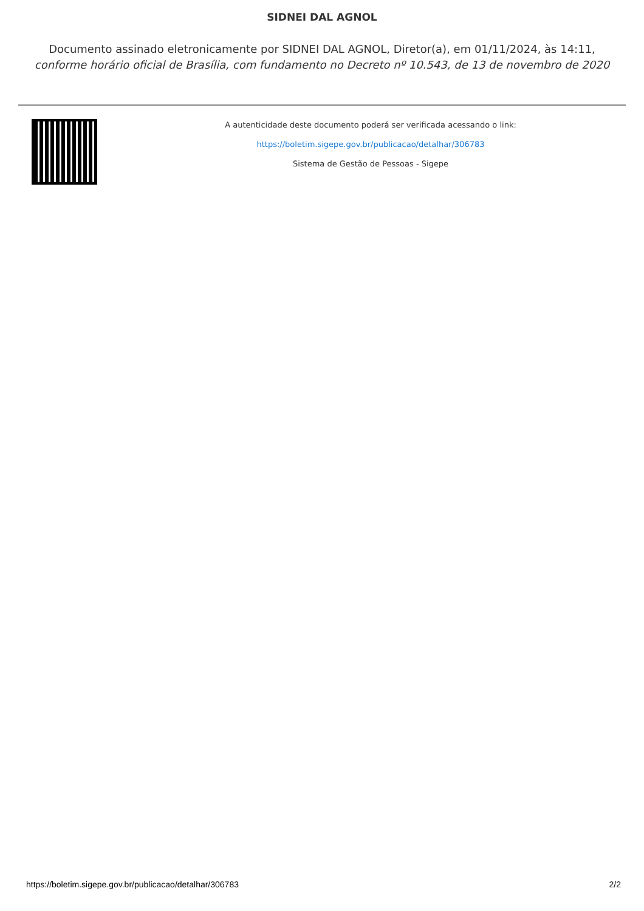SIDNEI DAL AGNOL
Documento assinado eletronicamente por SIDNEI DAL AGNOL, Diretor(a), em 01/11/2024, às 14:11,
conforme horário oficial de Brasília, com fundamento no Decreto nº 10.543, de 13 de novembro de 2020
A autenticidade deste documento poderá ser verificada acessando o link:
https://boletim.sigepe.gov.br/publicacao/detalhar/306783
Sistema de Gestão de Pessoas - Sigepe
https://boletim.sigepe.gov.br/publicacao/detalhar/306783 2/2